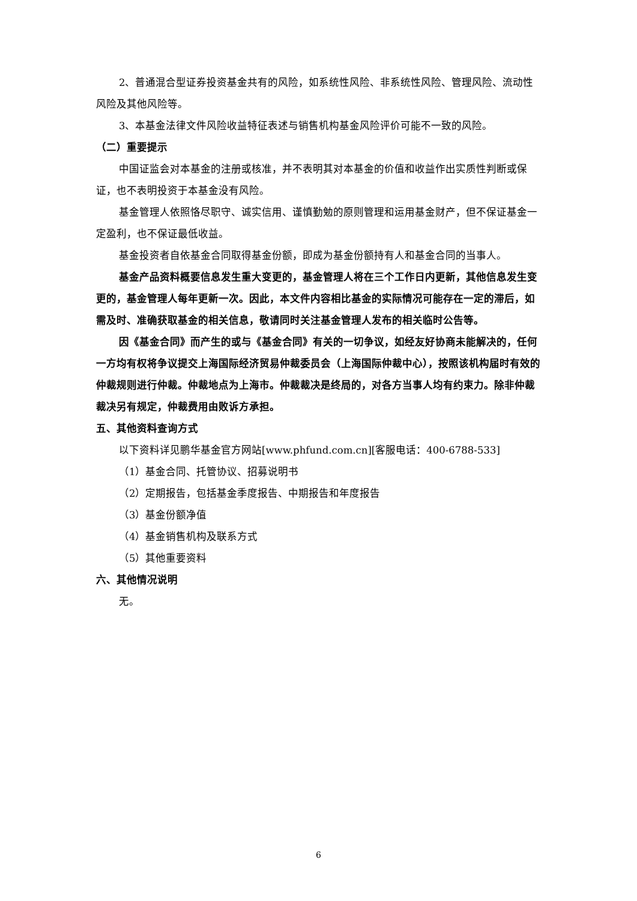2、普通混合型证券投资基金共有的风险，如系统性风险、非系统性风险、管理风险、流动性风险及其他风险等。
3、本基金法律文件风险收益特征表述与销售机构基金风险评价可能不一致的风险。
（二）重要提示
中国证监会对本基金的注册或核准，并不表明其对本基金的价值和收益作出实质性判断或保证，也不表明投资于本基金没有风险。
基金管理人依照恪尽职守、诚实信用、谨慎勤勉的原则管理和运用基金财产，但不保证基金一定盈利，也不保证最低收益。
基金投资者自依基金合同取得基金份额，即成为基金份额持有人和基金合同的当事人。
基金产品资料概要信息发生重大变更的，基金管理人将在三个工作日内更新，其他信息发生变更的，基金管理人每年更新一次。因此，本文件内容相比基金的实际情况可能存在一定的滞后，如需及时、准确获取基金的相关信息，敬请同时关注基金管理人发布的相关临时公告等。
因《基金合同》而产生的或与《基金合同》有关的一切争议，如经友好协商未能解决的，任何一方均有权将争议提交上海国际经济贸易仲裁委员会（上海国际仲裁中心），按照该机构届时有效的仲裁规则进行仲裁。仲裁地点为上海市。仲裁裁决是终局的，对各方当事人均有约束力。除非仲裁裁决另有规定，仲裁费用由败诉方承担。
五、其他资料查询方式
以下资料详见鹏华基金官方网站[www.phfund.com.cn][客服电话：400-6788-533]
（1）基金合同、托管协议、招募说明书
（2）定期报告，包括基金季度报告、中期报告和年度报告
（3）基金份额净值
（4）基金销售机构及联系方式
（5）其他重要资料
六、其他情况说明
无。
6